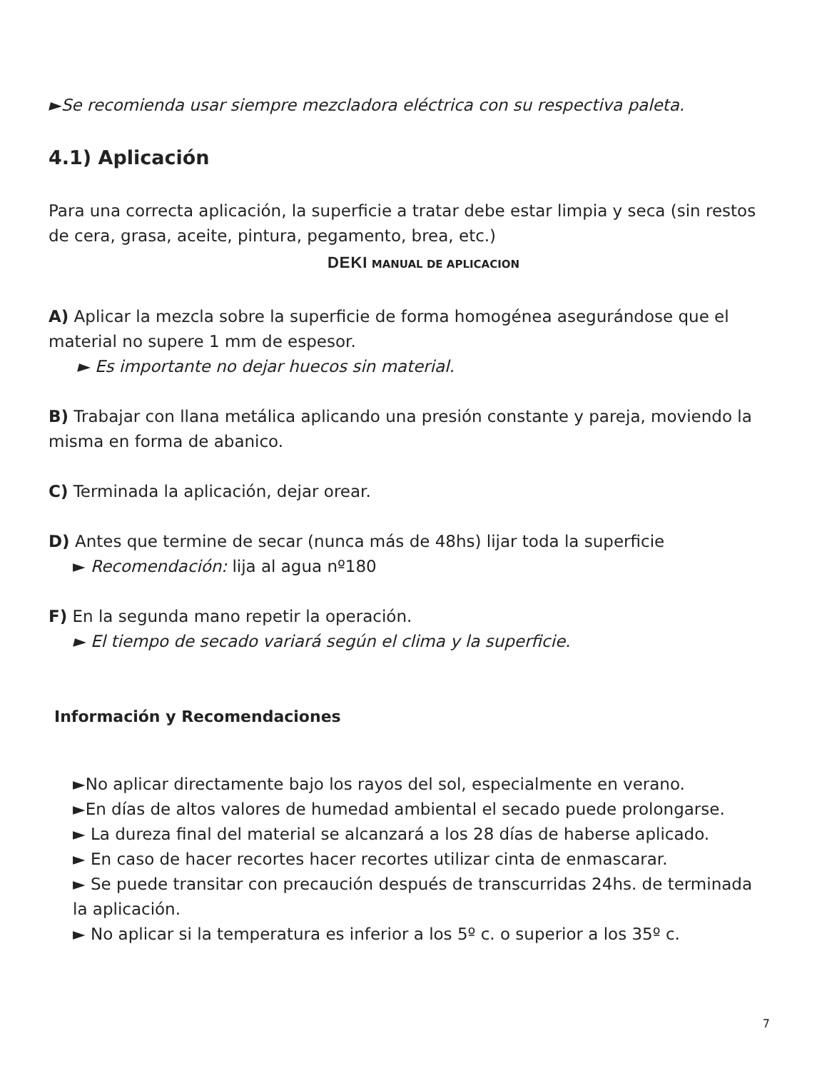►Se recomienda usar siempre mezcladora eléctrica con su respectiva paleta.
4.1) Aplicación
Para una correcta aplicación, la superficie a tratar debe estar limpia y seca (sin restos de cera, grasa, aceite, pintura, pegamento, brea, etc.)
DEKI MANUAL DE APLICACION
A) Aplicar la mezcla sobre la superficie de forma homogénea asegurándose que el material no supere 1 mm de espesor.
► Es importante no dejar huecos sin material.
B) Trabajar con llana metálica aplicando una presión constante y pareja, moviendo la misma en forma de abanico.
C) Terminada la aplicación, dejar orear.
D) Antes que termine de secar (nunca más de 48hs) lijar toda la superficie
► Recomendación: lija al agua nº180
F) En la segunda mano repetir la operación.
► El tiempo de secado variará según el clima y la superficie.
Información y Recomendaciones
►No aplicar directamente bajo los rayos del sol, especialmente en verano.
►En días de altos valores de humedad ambiental el secado puede prolongarse.
► La dureza final del material se alcanzará a los 28 días de haberse aplicado.
► En caso de hacer recortes hacer recortes utilizar cinta de enmascarar.
► Se puede transitar con precaución después de transcurridas 24hs. de terminada la aplicación.
► No aplicar si la temperatura es inferior a los 5º c. o superior a los 35º c.
7